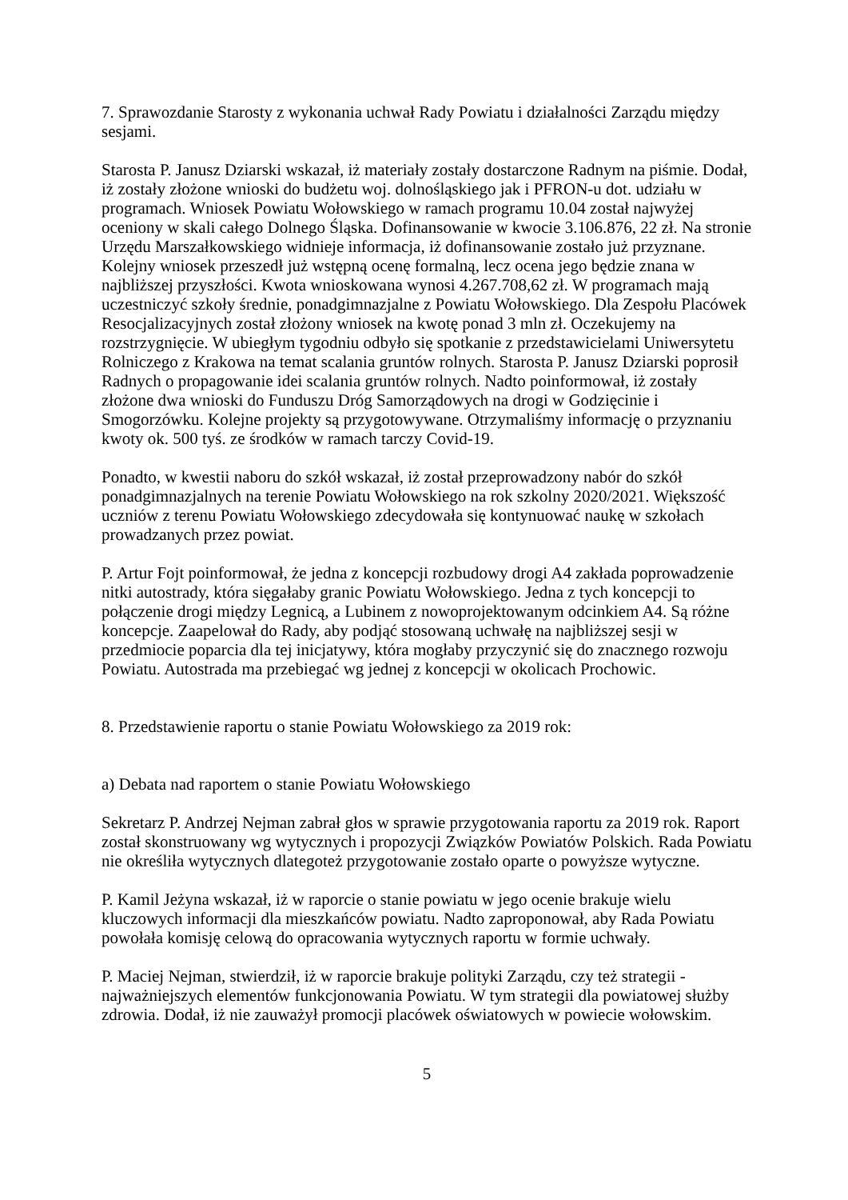7. Sprawozdanie Starosty z wykonania uchwał Rady Powiatu i działalności Zarządu między sesjami.
Starosta P. Janusz Dziarski wskazał, iż materiały zostały dostarczone Radnym na piśmie. Dodał, iż zostały złożone wnioski do budżetu woj. dolnośląskiego jak i PFRON-u dot. udziału w programach. Wniosek Powiatu Wołowskiego w ramach programu 10.04 został najwyżej oceniony w skali całego Dolnego Śląska. Dofinansowanie w kwocie 3.106.876, 22 zł. Na stronie Urzędu Marszałkowskiego widnieje informacja, iż dofinansowanie zostało już przyznane. Kolejny wniosek przeszedł już wstępną ocenę formalną, lecz ocena jego będzie znana w najbliższej przyszłości. Kwota wnioskowana wynosi 4.267.708,62 zł. W programach mają uczestniczyć szkoły średnie, ponadgimnazjalne z Powiatu Wołowskiego. Dla Zespołu Placówek Resocjalizacyjnych został złożony wniosek na kwotę ponad 3 mln zł. Oczekujemy na rozstrzygnięcie. W ubiegłym tygodniu odbyło się spotkanie z przedstawicielami Uniwersytetu Rolniczego z Krakowa na temat scalania gruntów rolnych. Starosta P. Janusz Dziarski poprosił Radnych o propagowanie idei scalania gruntów rolnych. Nadto poinformował, iż zostały złożone dwa wnioski do Funduszu Dróg Samorządowych na drogi w Godzięcinie i Smogorzówku. Kolejne projekty są przygotowywane. Otrzymaliśmy informację o przyznaniu kwoty ok. 500 tyś. ze środków w ramach tarczy Covid-19.
Ponadto, w kwestii naboru do szkół wskazał, iż został przeprowadzony nabór do szkół ponadgimnazjalnych na terenie Powiatu Wołowskiego na rok szkolny 2020/2021. Większość uczniów z terenu Powiatu Wołowskiego zdecydowała się kontynuować naukę w szkołach prowadzanych przez powiat.
P. Artur Fojt poinformował, że jedna z koncepcji rozbudowy drogi A4 zakłada poprowadzenie nitki autostrady, która sięgałaby granic Powiatu Wołowskiego. Jedna z tych koncepcji to połączenie drogi między Legnicą, a Lubinem z nowoprojektowanym odcinkiem A4. Są różne koncepcje. Zaapelował do Rady, aby podjąć stosowaną uchwałę na najbliższej sesji w przedmiocie poparcia dla tej inicjatywy, która mogłaby przyczynić się do znacznego rozwoju Powiatu. Autostrada ma przebiegać wg jednej z koncepcji w okolicach Prochowic.
8. Przedstawienie raportu o stanie Powiatu Wołowskiego za 2019 rok:
a) Debata nad raportem o stanie Powiatu Wołowskiego
Sekretarz P. Andrzej Nejman zabrał głos w sprawie przygotowania raportu za 2019 rok. Raport został skonstruowany wg wytycznych i propozycji Związków Powiatów Polskich. Rada Powiatu nie określiła wytycznych dlategoteż przygotowanie zostało oparte o powyższe wytyczne.
P. Kamil Jeżyna wskazał, iż w raporcie o stanie powiatu w jego ocenie brakuje wielu kluczowych informacji dla mieszkańców powiatu. Nadto zaproponował, aby Rada Powiatu powołała komisję celową do opracowania wytycznych raportu w formie uchwały.
P. Maciej Nejman, stwierdził, iż w raporcie brakuje polityki Zarządu, czy też strategii - najważniejszych elementów funkcjonowania Powiatu. W tym strategii dla powiatowej służby zdrowia. Dodał, iż nie zauważył promocji placówek oświatowych w powiecie wołowskim.
5